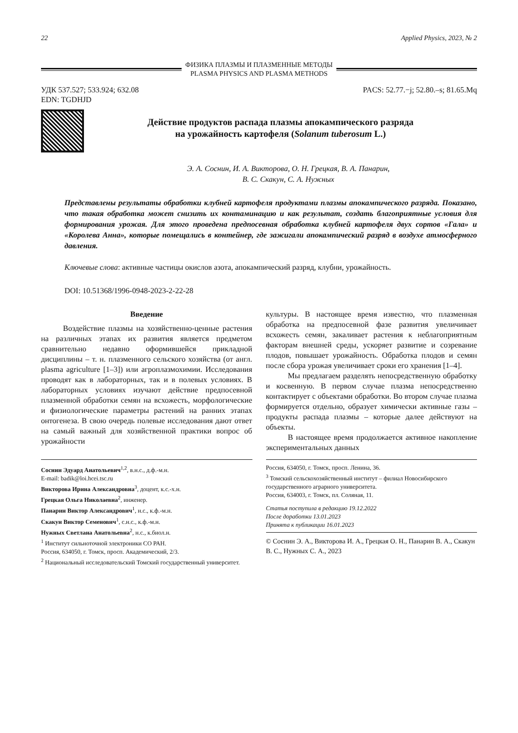22 Applied Physics, 2023, № 2
ФИЗИКА ПЛАЗМЫ И ПЛАЗМЕННЫЕ МЕТОДЫ
PLASMA PHYSICS AND PLASMA METHODS
УДК 537.527; 533.924; 632.08
EDN: TGDHJD
PACS: 52.77.−j; 52.80.–s; 81.65.Mq
Действие продуктов распада плазмы апокампического разряда
на урожайность картофеля (Solanum tuberosum L.)
Э. А. Соснин, И. А. Викторова, О. Н. Грецкая, В. А. Панарин,
В. С. Скакун, С. А. Нужных
Представлены результаты обработки клубней картофеля продуктами плазмы апокампического разряда. Показано, что такая обработка может снизить их контаминацию и как результат, создать благоприятные условия для формирования урожая. Для этого проведена предпосевная обработка клубней картофеля двух сортов «Гала» и «Королева Анна», которые помещались в контейнер, где зажигали апокампический разряд в воздухе атмосферного давления.
Ключевые слова: активные частицы окислов азота, апокампический разряд, клубни, урожайность.
DOI: 10.51368/1996-0948-2023-2-22-28
Введение
Воздействие плазмы на хозяйственно-ценные растения на различных этапах их развития является предметом сравнительно недавно оформившейся прикладной дисциплины – т. н. плазменного сельского хозяйства (от англ. plasma agriculture [1–3]) или агроплазмохимии. Исследования проводят как в лабораторных, так и в полевых условиях. В лабораторных условиях изучают действие предпосевной плазменной обработки семян на всхожесть, морфологические и физиологические параметры растений на ранних этапах онтогенеза. В свою очередь полевые исследования дают ответ на самый важный для хозяйственной практики вопрос об урожайности
культуры. В настоящее время известно, что плазменная обработка на предпосевной фазе развития увеличивает всхожесть семян, закаливает растения к неблагоприятным факторам внешней среды, ускоряет развитие и созревание плодов, повышает урожайность. Обработка плодов и семян после сбора урожая увеличивает сроки его хранения [1–4].
Мы предлагаем разделять непосредственную обработку и косвенную. В первом случае плазма непосредственно контактирует с объектами обработки. Во втором случае плазма формируется отдельно, образует химически активные газы – продукты распада плазмы – которые далее действуют на объекты.
В настоящее время продолжается активное накопление экспериментальных данных
Соснин Эдуард Анатольевич<sup>1,2</sup>, в.н.с., д.ф.-м.н.
E-mail: badik@loi.hcei.tsc.ru
Викторова Ирина Александровна<sup>3</sup>, доцент, к.с.-х.н.
Грецкая Ольга Николаевна<sup>2</sup>, инженер.
Панарин Виктор Александрович<sup>1</sup>, н.с., к.ф.-м.н.
Скакун Виктор Семенович<sup>1</sup>, с.н.с., к.ф.-м.н.
Нужных Светлана Анатольевна<sup>2</sup>, н.с., к.биол.н.
<sup>1</sup> Институт сильноточной электроники СО РАН.
Россия, 634050, г. Томск, просп. Академический, 2/3.
<sup>2</sup> Национальный исследовательский Томский государственный университет.
Россия, 634050, г. Томск, просп. Ленина, 36.
<sup>3</sup> Томский сельскохозяйственный институт – филиал Новосибирского государственного аграрного университета.
Россия, 634003, г. Томск, пл. Соляная, 11.
Статья поступила в редакцию 19.12.2022
После доработки 13.01.2023
Принята к публикации 16.01.2023
© Соснин Э. А., Викторова И. А., Грецкая О. Н., Панарин В. А., Скакун В. С., Нужных С. А., 2023